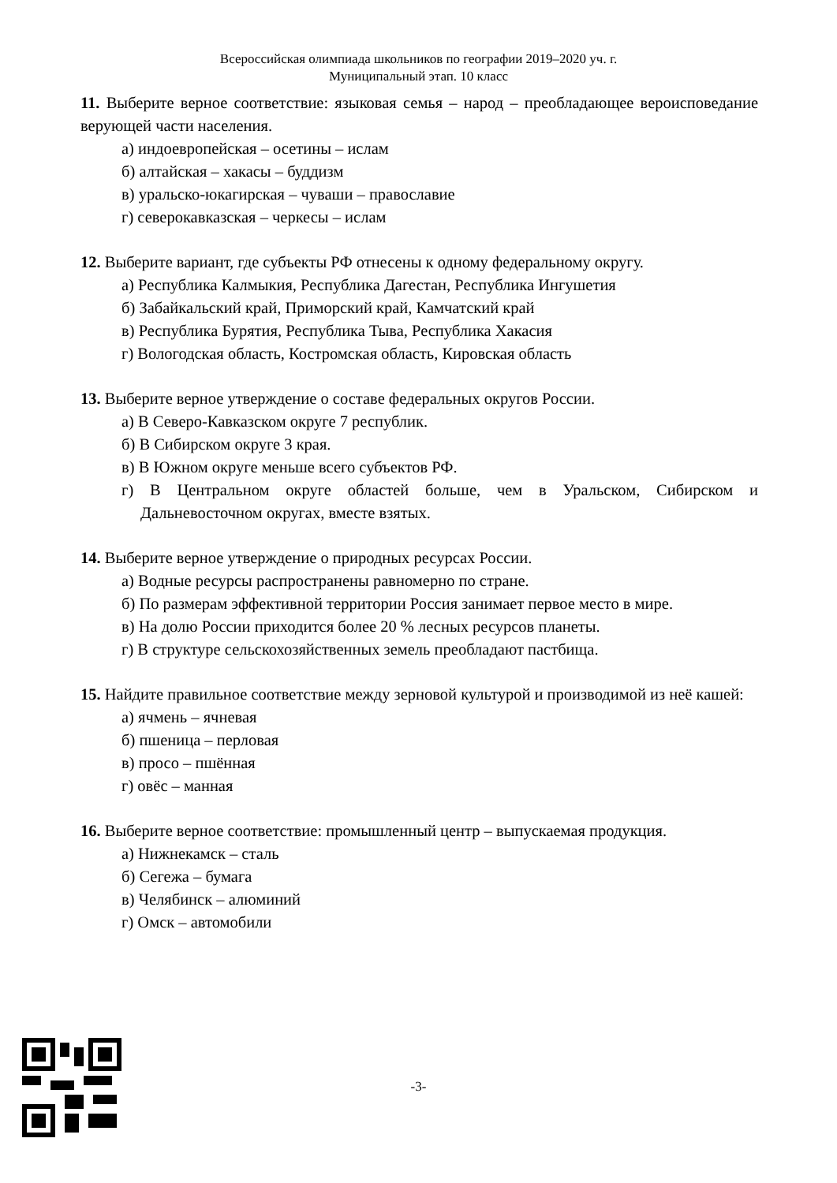Всероссийская олимпиада школьников по географии 2019–2020 уч. г.
Муниципальный этап. 10 класс
11. Выберите верное соответствие: языковая семья – народ – преобладающее вероисповедание верующей части населения.
а) индоевропейская – осетины – ислам
б) алтайская – хакасы – буддизм
в) уральско-юкагирская – чуваши – православие
г) северокавказская – черкесы – ислам
12. Выберите вариант, где субъекты РФ отнесены к одному федеральному округу.
а) Республика Калмыкия, Республика Дагестан, Республика Ингушетия
б) Забайкальский край, Приморский край, Камчатский край
в) Республика Бурятия, Республика Тыва, Республика Хакасия
г) Вологодская область, Костромская область, Кировская область
13. Выберите верное утверждение о составе федеральных округов России.
а) В Северо-Кавказском округе 7 республик.
б) В Сибирском округе 3 края.
в) В Южном округе меньше всего субъектов РФ.
г) В Центральном округе областей больше, чем в Уральском, Сибирском и Дальневосточном округах, вместе взятых.
14. Выберите верное утверждение о природных ресурсах России.
а) Водные ресурсы распространены равномерно по стране.
б) По размерам эффективной территории Россия занимает первое место в мире.
в) На долю России приходится более 20 % лесных ресурсов планеты.
г) В структуре сельскохозяйственных земель преобладают пастбища.
15. Найдите правильное соответствие между зерновой культурой и производимой из неё кашей:
а) ячмень – ячневая
б) пшеница – перловая
в) просо – пшённая
г) овёс – манная
16. Выберите верное соответствие: промышленный центр – выпускаемая продукция.
а) Нижнекамск – сталь
б) Сегежа – бумага
в) Челябинск – алюминий
г) Омск – автомобили
-3-